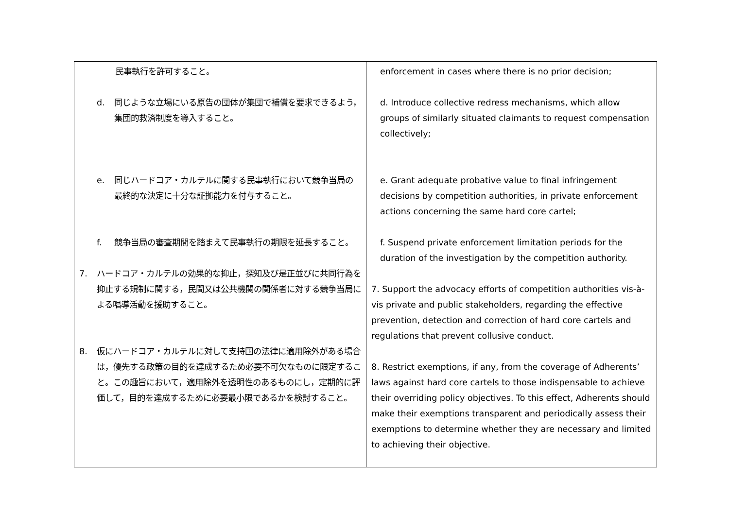| 民事執行を許可すること。 d. 同じような立場にいる原告の団体が集団で補償を要求できるよう，集団的救済制度を導入すること。 e. 同じハードコア・カルテルに関する民事執行において競争当局の最終的な決定に十分な証拠能力を付与すること。 f. 競争当局の審査期間を踏まえて民事執行の期限を延長すること。 7. ハードコア・カルテルの効果的な抑止，探知及び是正並びに共同行為を抑止する規制に関する，民間又は公共機関の関係者に対する競争当局による唱導活動を援助すること。 8. 仮にハードコア・カルテルに対して支持国の法律に適用除外がある場合は，優先する政策の目的を達成するため必要不可欠なものに限定すること。この趣旨において，適用除外を透明性のあるものにし，定期的に評価して，目的を達成するために必要最小限であるかを検討すること。 | enforcement in cases where there is no prior decision; d. Introduce collective redress mechanisms, which allow groups of similarly situated claimants to request compensation collectively; e. Grant adequate probative value to final infringement decisions by competition authorities, in private enforcement actions concerning the same hard core cartel; f. Suspend private enforcement limitation periods for the duration of the investigation by the competition authority. 7. Support the advocacy efforts of competition authorities vis-à-vis private and public stakeholders, regarding the effective prevention, detection and correction of hard core cartels and regulations that prevent collusive conduct. 8. Restrict exemptions, if any, from the coverage of Adherents’ laws against hard core cartels to those indispensable to achieve their overriding policy objectives. To this effect, Adherents should make their exemptions transparent and periodically assess their exemptions to determine whether they are necessary and limited to achieving their objective. |